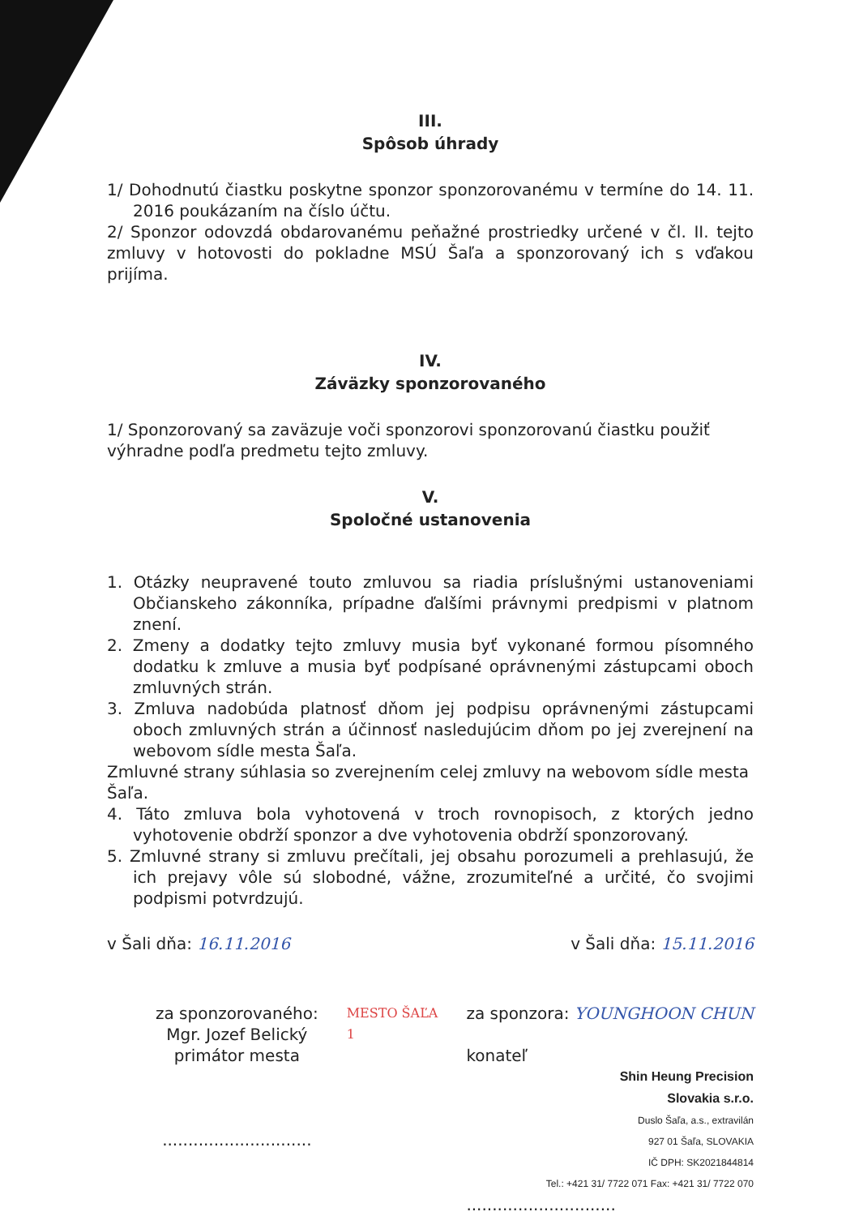III.
Spôsob úhrady
1/ Dohodnutú čiastku poskytne sponzor sponzorovanému v termíne do 14. 11. 2016 poukázaním na číslo účtu.
2/ Sponzor odovzdá obdarovanému peňažné prostriedky určené v čl. II. tejto zmluvy v hotovosti do pokladne MSÚ Šaľa a sponzorovaný ich s vďakou prijíma.
IV.
Záväzky sponzorovaného
1/ Sponzorovaný sa zaväzuje voči sponzorovi sponzorovanú čiastku použiť výhradne podľa predmetu tejto zmluvy.
V.
Spoločné ustanovenia
1. Otázky neupravené touto zmluvou sa riadia príslušnými ustanoveniami Občianskeho zákonníka, prípadne ďalšími právnymi predpismi v platnom znení.
2. Zmeny a dodatky tejto zmluvy musia byť vykonané formou písomného dodatku k zmluve a musia byť podpísané oprávnenými zástupcami oboch zmluvných strán.
3. Zmluva nadobúda platnosť dňom jej podpisu oprávnenými zástupcami oboch zmluvných strán a účinnosť nasledujúcim dňom po jej zverejnení na webovom sídle mesta Šaľa.
Zmluvné strany súhlasia so zverejnením celej zmluvy na webovom sídle mesta Šaľa.
4. Táto zmluva bola vyhotovená v troch rovnopisoch, z ktorých jedno vyhotovenie obdrží sponzor a dve vyhotovenia obdrží sponzorovaný.
5. Zmluvné strany si zmluvu prečítali, jej obsahu porozumeli a prehlasujú, že ich prejavy vôle sú slobodné, vážne, zrozumiteľné a určité, čo svojimi podpismi potvrdzujú.
v Šali dňa: 16.11.2016 v Šali dňa: 15.11.2016
za sponzorovaného:
Mgr. Jozef Belický
primátor mesta
.............................
MESTO ŠAĽA
1
za sponzora: YOUNGHOON CHUN
konateľ
Shin Heung Precision
Slovakia s.r.o.
Duslo Šaľa, a.s., extravilán
927 01 Šaľa, SLOVAKIA
IČ DPH: SK2021844814
Tel.: +421 31/ 7722 071 Fax: +421 31/ 7722 070
.............................